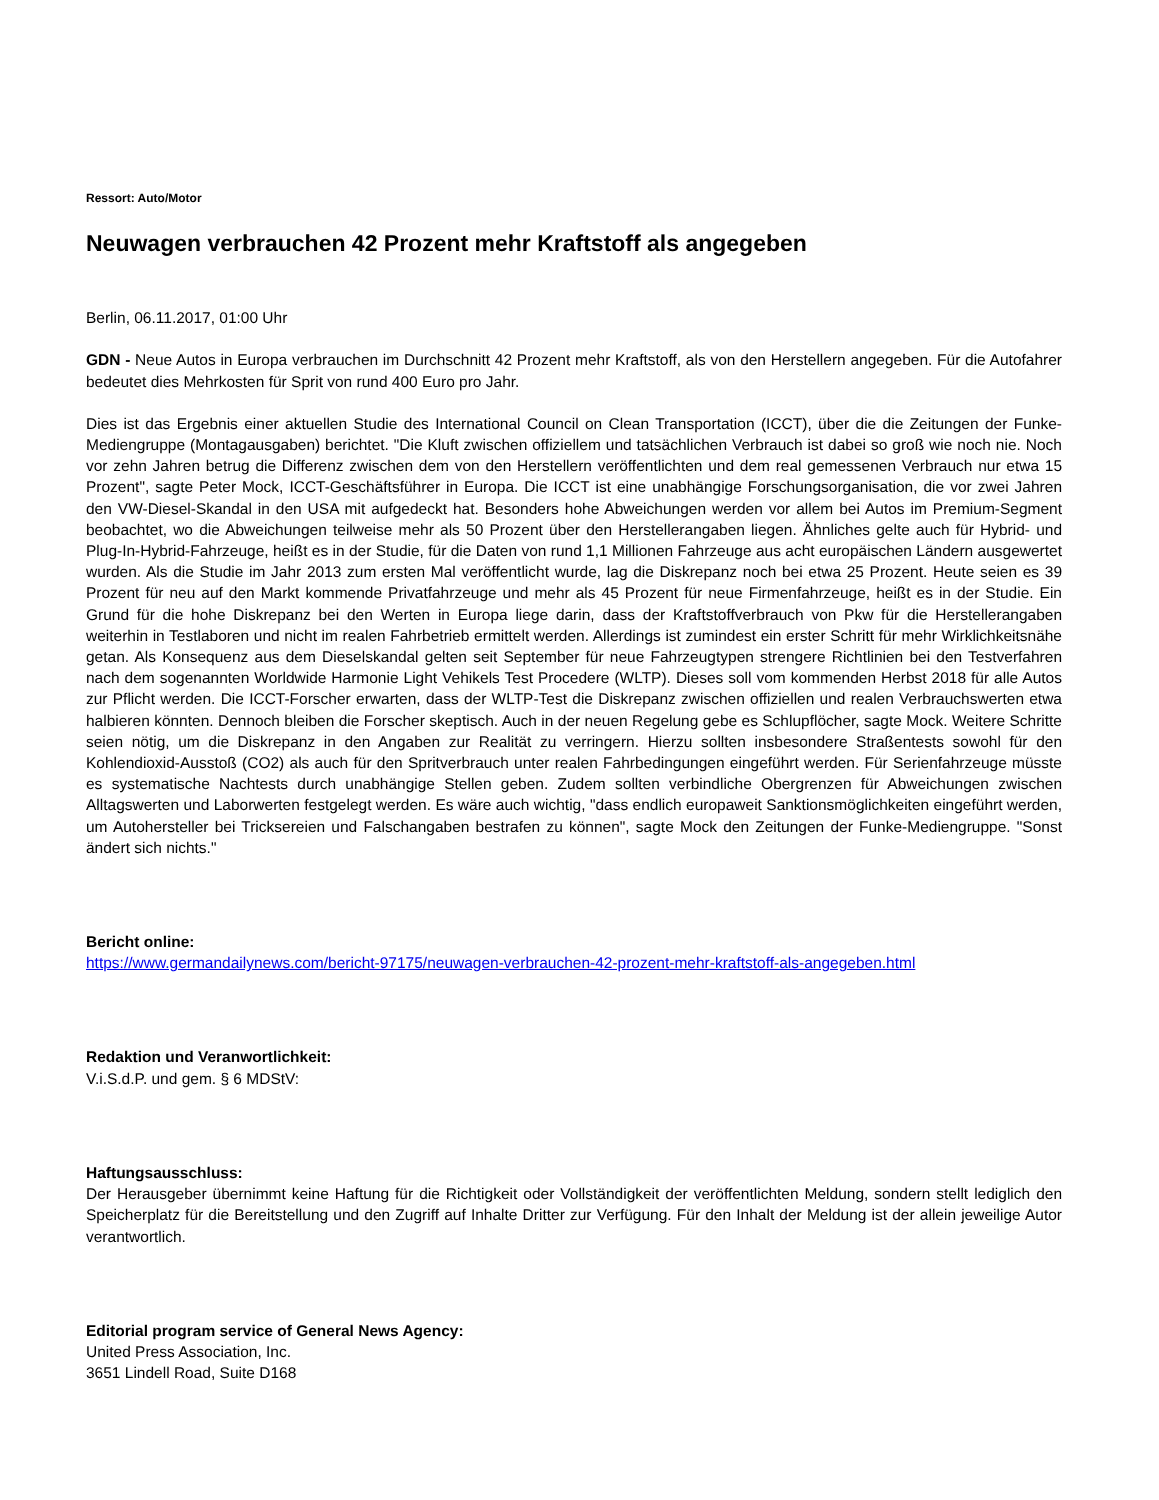Ressort: Auto/Motor
Neuwagen verbrauchen 42 Prozent mehr Kraftstoff als angegeben
Berlin, 06.11.2017, 01:00 Uhr
GDN - Neue Autos in Europa verbrauchen im Durchschnitt 42 Prozent mehr Kraftstoff, als von den Herstellern angegeben. Für die Autofahrer bedeutet dies Mehrkosten für Sprit von rund 400 Euro pro Jahr.
Dies ist das Ergebnis einer aktuellen Studie des International Council on Clean Transportation (ICCT), über die die Zeitungen der Funke-Mediengruppe (Montagausgaben) berichtet. "Die Kluft zwischen offiziellem und tatsächlichen Verbrauch ist dabei so groß wie noch nie. Noch vor zehn Jahren betrug die Differenz zwischen dem von den Herstellern veröffentlichten und dem real gemessenen Verbrauch nur etwa 15 Prozent", sagte Peter Mock, ICCT-Geschäftsführer in Europa. Die ICCT ist eine unabhängige Forschungsorganisation, die vor zwei Jahren den VW-Diesel-Skandal in den USA mit aufgedeckt hat. Besonders hohe Abweichungen werden vor allem bei Autos im Premium-Segment beobachtet, wo die Abweichungen teilweise mehr als 50 Prozent über den Herstellerangaben liegen. Ähnliches gelte auch für Hybrid- und Plug-In-Hybrid-Fahrzeuge, heißt es in der Studie, für die Daten von rund 1,1 Millionen Fahrzeuge aus acht europäischen Ländern ausgewertet wurden. Als die Studie im Jahr 2013 zum ersten Mal veröffentlicht wurde, lag die Diskrepanz noch bei etwa 25 Prozent. Heute seien es 39 Prozent für neu auf den Markt kommende Privatfahrzeuge und mehr als 45 Prozent für neue Firmenfahrzeuge, heißt es in der Studie. Ein Grund für die hohe Diskrepanz bei den Werten in Europa liege darin, dass der Kraftstoffverbrauch von Pkw für die Herstellerangaben weiterhin in Testlaboren und nicht im realen Fahrbetrieb ermittelt werden. Allerdings ist zumindest ein erster Schritt für mehr Wirklichkeitsnähe getan. Als Konsequenz aus dem Dieselskandal gelten seit September für neue Fahrzeugtypen strengere Richtlinien bei den Testverfahren nach dem sogenannten Worldwide Harmonie Light Vehikels Test Procedere (WLTP). Dieses soll vom kommenden Herbst 2018 für alle Autos zur Pflicht werden. Die ICCT-Forscher erwarten, dass der WLTP-Test die Diskrepanz zwischen offiziellen und realen Verbrauchswerten etwa halbieren könnten. Dennoch bleiben die Forscher skeptisch. Auch in der neuen Regelung gebe es Schlupflöcher, sagte Mock. Weitere Schritte seien nötig, um die Diskrepanz in den Angaben zur Realität zu verringern. Hierzu sollten insbesondere Straßentests sowohl für den Kohlendioxid-Ausstoß (CO2) als auch für den Spritverbrauch unter realen Fahrbedingungen eingeführt werden. Für Serienfahrzeuge müsste es systematische Nachtests durch unabhängige Stellen geben. Zudem sollten verbindliche Obergrenzen für Abweichungen zwischen Alltagswerten und Laborwerten festgelegt werden. Es wäre auch wichtig, "dass endlich europaweit Sanktionsmöglichkeiten eingeführt werden, um Autohersteller bei Trickser­eien und Falschangaben bestrafen zu können", sagte Mock den Zeitungen der Funke-Mediengruppe. "Sonst ändert sich nichts."
Bericht online:
https://www.germandailynews.com/bericht-97175/neuwagen-verbrauchen-42-prozent-mehr-kraftstoff-als-angegeben.html
Redaktion und Veranwortlichkeit:
V.i.S.d.P. und gem. § 6 MDStV:
Haftungsausschluss:
Der Herausgeber übernimmt keine Haftung für die Richtigkeit oder Vollständigkeit der veröffentlichten Meldung, sondern stellt lediglich den Speicherplatz für die Bereitstellung und den Zugriff auf Inhalte Dritter zur Verfügung. Für den Inhalt der Meldung ist der allein jeweilige Autor verantwortlich.
Editorial program service of General News Agency:
United Press Association, Inc.
3651 Lindell Road, Suite D168